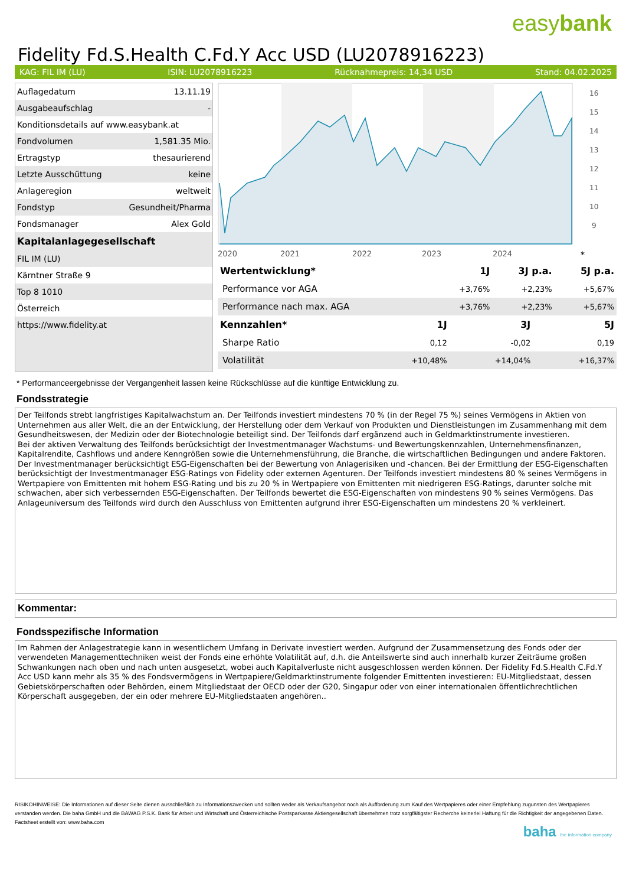easybank
Fidelity Fd.S.Health C.Fd.Y Acc USD (LU2078916223)
KAG: FIL IM (LU) ISIN: LU2078916223 Rücknahmepreis: 14,34 USD Stand: 04.02.2025
| Auflagedatum | 13.11.19 |
| Ausgabeaufschlag | - |
| Konditionsdetails auf www.easybank.at | |
| Fondvolumen | 1,581.35 Mio. |
| Ertragstyp | thesaurierend |
| Letzte Ausschüttung | keine |
| Anlageregion | weltweit |
| Fondstyp | Gesundheit/Pharma |
| Fondsmanager | Alex Gold |
| Kapitalanlagegesellschaft | |
| FIL IM (LU) | |
| Kärntner Straße 9 | |
| Top 8 1010 | |
| Österreich | |
| https://www.fidelity.at | |
2020
2021
2022
2023
2024
16
15
14
13
12
11
10
9
*
| Wertentwicklung* | 1J | 3J p.a. | 5J p.a. |
| --- | --- | --- | --- |
| Performance vor AGA | +3,76% | +2,23% | +5,67% |
| Performance nach max. AGA | +3,76% | +2,23% | +5,67% |
| Kennzahlen* | 1J | 3J | 5J |
| --- | --- | --- | --- |
| Sharpe Ratio | 0,12 | -0,02 | 0,19 |
| Volatilität | +10,48% | +14,04% | +16,37% |
* Performanceergebnisse der Vergangenheit lassen keine Rückschlüsse auf die künftige Entwicklung zu.
Fondsstrategie
Der Teilfonds strebt langfristiges Kapitalwachstum an. Der Teilfonds investiert mindestens 70 % (in der Regel 75 %) seines Vermögens in Aktien von Unternehmen aus aller Welt, die an der Entwicklung, der Herstellung oder dem Verkauf von Produkten und Dienstleistungen im Zusammenhang mit dem Gesundheitswesen, der Medizin oder der Biotechnologie beteiligt sind. Der Teilfonds darf ergänzend auch in Geldmarktinstrumente investieren.
Bei der aktiven Verwaltung des Teilfonds berücksichtigt der Investmentmanager Wachstums- und Bewertungskennzahlen, Unternehmensfinanzen, Kapitalrendite, Cashflows und andere Kenngrößen sowie die Unternehmensführung, die Branche, die wirtschaftlichen Bedingungen und andere Faktoren. Der Investmentmanager berücksichtigt ESG-Eigenschaften bei der Bewertung von Anlagerisiken und -chancen. Bei der Ermittlung der ESG-Eigenschaften berücksichtigt der Investmentmanager ESG-Ratings von Fidelity oder externen Agenturen. Der Teilfonds investiert mindestens 80 % seines Vermögens in Wertpapiere von Emittenten mit hohem ESG-Rating und bis zu 20 % in Wertpapiere von Emittenten mit niedrigeren ESG-Ratings, darunter solche mit schwachen, aber sich verbessernden ESG-Eigenschaften. Der Teilfonds bewertet die ESG-Eigenschaften von mindestens 90 % seines Vermögens. Das Anlageuniversum des Teilfonds wird durch den Ausschluss von Emittenten aufgrund ihrer ESG-Eigenschaften um mindestens 20 % verkleinert.
Kommentar:
Fondsspezifische Information
Im Rahmen der Anlagestrategie kann in wesentlichem Umfang in Derivate investiert werden. Aufgrund der Zusammensetzung des Fonds oder der verwendeten Managementtechniken weist der Fonds eine erhöhte Volatilität auf, d.h. die Anteilswerte sind auch innerhalb kurzer Zeiträume großen Schwankungen nach oben und nach unten ausgesetzt, wobei auch Kapitalverluste nicht ausgeschlossen werden können. Der Fidelity Fd.S.Health C.Fd.Y Acc USD kann mehr als 35 % des Fondsvermögens in Wertpapiere/Geldmarktinstrumente folgender Emittenten investieren: EU-Mitgliedstaat, dessen Gebietskörperschaften oder Behörden, einem Mitgliedstaat der OECD oder der G20, Singapur oder von einer internationalen öffentlichrechtlichen Körperschaft ausgegeben, der ein oder mehrere EU-Mitgliedstaaten angehören..
RISIKOHINWEISE: Die Informationen auf dieser Seite dienen ausschließlich zu Informationszwecken und sollten weder als Verkaufsangebot noch als Aufforderung zum Kauf des Wertpapieres oder einer Empfehlung zugunsten des Wertpapieres verstanden werden. Die baha GmbH und die BAWAG P.S.K. Bank für Arbeit und Wirtschaft und Österreichische Postsparkasse Aktiengesellschaft übernehmen trotz sorgfältigster Recherche keinerlei Haftung für die Richtigkeit der angegebenen Daten.
Factsheet erstellt von: www.baha.com
baha the information company